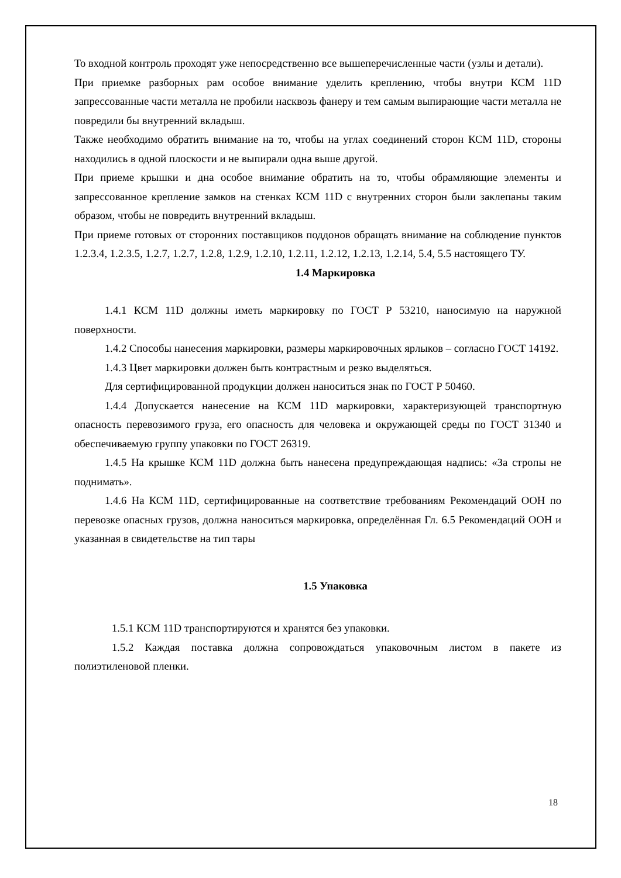То входной контроль проходят уже непосредственно все вышеперечисленные части (узлы и детали).
При приемке разборных рам особое внимание уделить креплению, чтобы внутри КСМ 11D запрессованные части металла не пробили насквозь фанеру и тем самым выпирающие части металла не повредили бы внутренний вкладыш.
Также необходимо обратить внимание на то, чтобы на углах соединений сторон КСМ 11D, стороны находились в одной плоскости и не выпирали одна выше другой.
При приеме крышки и дна особое внимание обратить на то, чтобы обрамляющие элементы и запрессованное крепление замков на стенках КСМ 11D с внутренних сторон были заклепаны таким образом, чтобы не повредить внутренний вкладыш.
При приеме готовых от сторонних поставщиков поддонов обращать внимание на соблюдение пунктов 1.2.3.4, 1.2.3.5, 1.2.7, 1.2.7, 1.2.8, 1.2.9, 1.2.10, 1.2.11, 1.2.12, 1.2.13, 1.2.14, 5.4, 5.5 настоящего ТУ.
1.4 Маркировка
1.4.1 КСМ 11D должны иметь маркировку по ГОСТ Р 53210, наносимую на наружной поверхности.
1.4.2 Способы нанесения маркировки, размеры маркировочных ярлыков – согласно ГОСТ 14192.
1.4.3 Цвет маркировки должен быть контрастным и резко выделяться.
Для сертифицированной продукции должен наноситься знак по ГОСТ Р 50460.
1.4.4 Допускается нанесение на КСМ 11D маркировки, характеризующей транспортную опасность перевозимого груза, его опасность для человека и окружающей среды по ГОСТ 31340 и обеспечиваемую группу упаковки по ГОСТ 26319.
1.4.5 На крышке КСМ 11D должна быть нанесена предупреждающая надпись: «За стропы не поднимать».
1.4.6 На КСМ 11D, сертифицированные на соответствие требованиям Рекомендаций ООН по перевозке опасных грузов, должна наноситься маркировка, определённая Гл. 6.5 Рекомендаций ООН и указанная в свидетельстве на тип тары
1.5 Упаковка
1.5.1 КСМ 11D транспортируются и хранятся без упаковки.
1.5.2 Каждая поставка должна сопровождаться упаковочным листом в пакете из полиэтиленовой пленки.
18